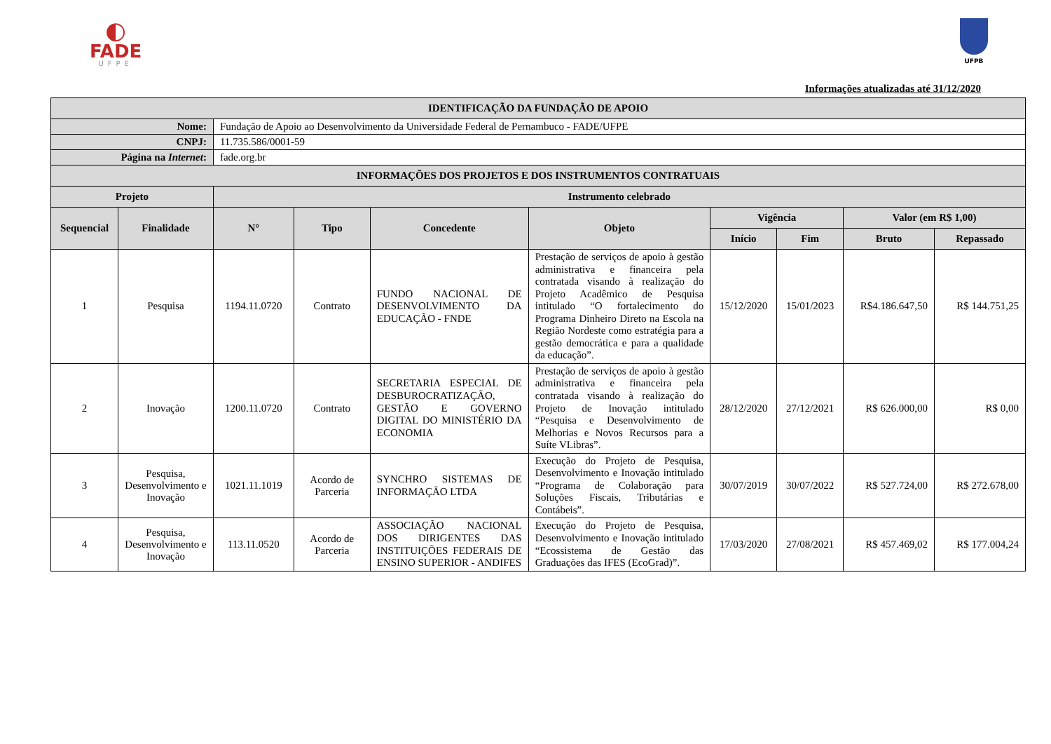◐
FADE
UFPE
UFPB
Informações atualizadas até 31/12/2020
| IDENTIFICAÇÃO DA FUNDAÇÃO DE APOIO | | | | | | | | | |
| --- | --- | --- | --- | --- | --- | --- | --- | --- | --- |
| Nome: | | Fundação de Apoio ao Desenvolvimento da Universidade Federal de Pernambuco - FADE/UFPE | | | | | | | |
| CNPJ: | | 11.735.586/0001-59 | | | | | | | |
| Página na Internet : | | fade.org.br | | | | | | | |
| INFORMAÇÕES DOS PROJETOS E DOS INSTRUMENTOS CONTRATUAIS | | | | | | | | | |
| Projeto | | Instrumento celebrado | | | | | | | |
| Sequencial | Finalidade | N° | Tipo | Concedente | Objeto | Vigência | | Valor (em R$ 1,00) | |
| | | | | | | Início | Fim | Bruto | Repassado |
| 1 | Pesquisa | 1194.11.0720 | Contrato | FUNDO NACIONAL DE DESENVOLVIMENTO DA EDUCAÇÃO - FNDE | Prestação de serviços de apoio à gestão administrativa e financeira pela contratada visando à realização do Projeto Acadêmico de Pesquisa intitulado “O fortalecimento do Programa Dinheiro Direto na Escola na Região Nordeste como estratégia para a gestão democrática e para a qualidade da educação”. | 15/12/2020 | 15/01/2023 | R$4.186.647,50 | R$ 144.751,25 |
| 2 | Inovação | 1200.11.0720 | Contrato | SECRETARIA ESPECIAL DE DESBUROCRATIZAÇÃO, GESTÃO E GOVERNO DIGITAL DO MINISTÉRIO DA ECONOMIA | Prestação de serviços de apoio à gestão administrativa e financeira pela contratada visando à realização do Projeto de Inovação intitulado “Pesquisa e Desenvolvimento de Melhorias e Novos Recursos para a Suíte VLibras”. | 28/12/2020 | 27/12/2021 | R$ 626.000,00 | R$ 0,00 |
| 3 | Pesquisa, Desenvolvimento e Inovação | 1021.11.1019 | Acordo de Parceria | SYNCHRO SISTEMAS DE INFORMAÇÃO LTDA | Execução do Projeto de Pesquisa, Desenvolvimento e Inovação intitulado “Programa de Colaboração para Soluções Fiscais, Tributárias e Contábeis”. | 30/07/2019 | 30/07/2022 | R$ 527.724,00 | R$ 272.678,00 |
| 4 | Pesquisa, Desenvolvimento e Inovação | 113.11.0520 | Acordo de Parceria | ASSOCIAÇÃO NACIONAL DOS DIRIGENTES DAS INSTITUIÇÕES FEDERAIS DE ENSINO SUPERIOR - ANDIFES | Execução do Projeto de Pesquisa, Desenvolvimento e Inovação intitulado “Ecossistema de Gestão das Graduações das IFES (EcoGrad)”. | 17/03/2020 | 27/08/2021 | R$ 457.469,02 | R$ 177.004,24 |